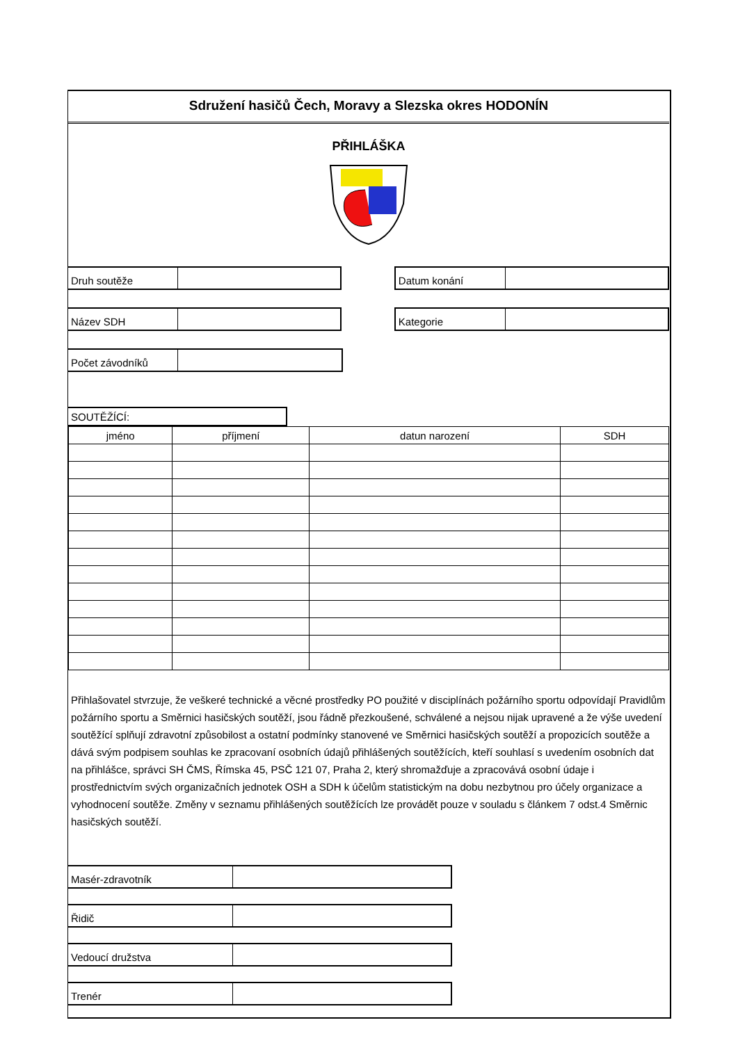Sdružení hasičů Čech, Moravy a Slezska okres HODONÍN
PŘIHLÁŠKA
Druh soutěže Datum konání
Název SDH Kategorie
Počet závodníků
SOUTĚŽÍCÍ:
| jméno | příjmení | datun narození | SDH |
| --- | --- | --- | --- |
Přihlašovatel stvrzuje, že veškeré technické a věcné prostředky PO použité v disciplínách požárního sportu odpovídají Pravidlům požárního sportu a Směrnici hasičských soutěží, jsou řádně přezkoušené, schválené a nejsou nijak upravené a že výše uvedení soutěžící splňují zdravotní způsobilost a ostatní podmínky stanovené ve Směrnici hasičských soutěží a propozicích soutěže a dává svým podpisem souhlas ke zpracovaní osobních údajů přihlášených soutěžících, kteří souhlasí s uvedením osobních dat na přihlášce, správci SH ČMS, Římska 45, PSČ 121 07, Praha 2, který shromažďuje a zpracovává osobní údaje i prostřednictvím svých organizačních jednotek OSH a SDH k účelům statistickým na dobu nezbytnou pro účely organizace a vyhodnocení soutěže. Změny v seznamu přihlášených soutěžících lze provádět pouze v souladu s článkem 7 odst.4 Směrnic hasičských soutěží.
Masér-zdravotník
Řidič
Vedoucí družstva
Trenér